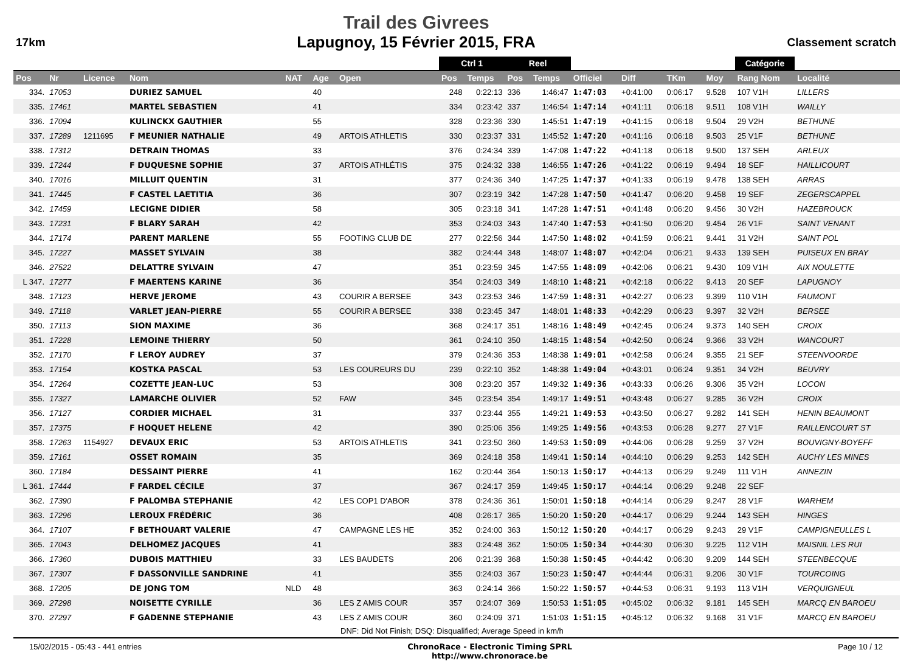17km
Trail des Givrees
Lapugnoy, 15 Février 2015, FRA
Classement scratch
| | | | | | | | Ctrl 1 | | Reel | | | | | | Catégorie | |
| --- | --- | --- | --- | --- | --- | --- | --- | --- | --- | --- | --- | --- | --- | --- | --- | --- |
| Pos | Nr | Licence | Nom | NAT | Age | Open | Pos | Temps | Pos | Temps | Officiel | Diff | TKm | Moy | Rang Nom | Localité |
| 334. | 17053 | | DURIEZ SAMUEL | | 40 | | 248 | 0:22:13 | 336 | 1:46:47 | 1:47:03 | +0:41:00 | 0:06:17 | 9.528 | 107 V1H | LILLERS |
| 335. | 17461 | | MARTEL SEBASTIEN | | 41 | | 334 | 0:23:42 | 337 | 1:46:54 | 1:47:14 | +0:41:11 | 0:06:18 | 9.511 | 108 V1H | WAILLY |
| 336. | 17094 | | KULINCKX GAUTHIER | | 55 | | 328 | 0:23:36 | 330 | 1:45:51 | 1:47:19 | +0:41:15 | 0:06:18 | 9.504 | 29 V2H | BETHUNE |
| 337. | 17289 | 1211695 | F MEUNIER NATHALIE | | 49 | ARTOIS ATHLETIS | 330 | 0:23:37 | 331 | 1:45:52 | 1:47:20 | +0:41:16 | 0:06:18 | 9.503 | 25 V1F | BETHUNE |
| 338. | 17312 | | DETRAIN THOMAS | | 33 | | 376 | 0:24:34 | 339 | 1:47:08 | 1:47:22 | +0:41:18 | 0:06:18 | 9.500 | 137 SEH | ARLEUX |
| 339. | 17244 | | F DUQUESNE SOPHIE | | 37 | ARTOIS ATHLÉTIS | 375 | 0:24:32 | 338 | 1:46:55 | 1:47:26 | +0:41:22 | 0:06:19 | 9.494 | 18 SEF | HAILLICOURT |
| 340. | 17016 | | MILLUIT QUENTIN | | 31 | | 377 | 0:24:36 | 340 | 1:47:25 | 1:47:37 | +0:41:33 | 0:06:19 | 9.478 | 138 SEH | ARRAS |
| 341. | 17445 | | F CASTEL LAETITIA | | 36 | | 307 | 0:23:19 | 342 | 1:47:28 | 1:47:50 | +0:41:47 | 0:06:20 | 9.458 | 19 SEF | ZEGERSCAPPEL |
| 342. | 17459 | | LECIGNE DIDIER | | 58 | | 305 | 0:23:18 | 341 | 1:47:28 | 1:47:51 | +0:41:48 | 0:06:20 | 9.456 | 30 V2H | HAZEBROUCK |
| 343. | 17231 | | F BLARY SARAH | | 42 | | 353 | 0:24:03 | 343 | 1:47:40 | 1:47:53 | +0:41:50 | 0:06:20 | 9.454 | 26 V1F | SAINT VENANT |
| 344. | 17174 | | PARENT MARLENE | | 55 | FOOTING CLUB DE | 277 | 0:22:56 | 344 | 1:47:50 | 1:48:02 | +0:41:59 | 0:06:21 | 9.441 | 31 V2H | SAINT POL |
| 345. | 17227 | | MASSET SYLVAIN | | 38 | | 382 | 0:24:44 | 348 | 1:48:07 | 1:48:07 | +0:42:04 | 0:06:21 | 9.433 | 139 SEH | PUISEUX EN BRAY |
| 346. | 27522 | | DELATTRE SYLVAIN | | 47 | | 351 | 0:23:59 | 345 | 1:47:55 | 1:48:09 | +0:42:06 | 0:06:21 | 9.430 | 109 V1H | AIX NOULETTE |
| L 347. | 17277 | | F MAERTENS KARINE | | 36 | | 354 | 0:24:03 | 349 | 1:48:10 | 1:48:21 | +0:42:18 | 0:06:22 | 9.413 | 20 SEF | LAPUGNOY |
| 348. | 17123 | | HERVE JEROME | | 43 | COURIR A BERSEE | 343 | 0:23:53 | 346 | 1:47:59 | 1:48:31 | +0:42:27 | 0:06:23 | 9.399 | 110 V1H | FAUMONT |
| 349. | 17118 | | VARLET JEAN-PIERRE | | 55 | COURIR A BERSEE | 338 | 0:23:45 | 347 | 1:48:01 | 1:48:33 | +0:42:29 | 0:06:23 | 9.397 | 32 V2H | BERSEE |
| 350. | 17113 | | SION MAXIME | | 36 | | 368 | 0:24:17 | 351 | 1:48:16 | 1:48:49 | +0:42:45 | 0:06:24 | 9.373 | 140 SEH | CROIX |
| 351. | 17228 | | LEMOINE THIERRY | | 50 | | 361 | 0:24:10 | 350 | 1:48:15 | 1:48:54 | +0:42:50 | 0:06:24 | 9.366 | 33 V2H | WANCOURT |
| 352. | 17170 | | F LEROY AUDREY | | 37 | | 379 | 0:24:36 | 353 | 1:48:38 | 1:49:01 | +0:42:58 | 0:06:24 | 9.355 | 21 SEF | STEENVOORDE |
| 353. | 17154 | | KOSTKA PASCAL | | 53 | LES COUREURS DU | 239 | 0:22:10 | 352 | 1:48:38 | 1:49:04 | +0:43:01 | 0:06:24 | 9.351 | 34 V2H | BEUVRY |
| 354. | 17264 | | COZETTE JEAN-LUC | | 53 | | 308 | 0:23:20 | 357 | 1:49:32 | 1:49:36 | +0:43:33 | 0:06:26 | 9.306 | 35 V2H | LOCON |
| 355. | 17327 | | LAMARCHE OLIVIER | | 52 | FAW | 345 | 0:23:54 | 354 | 1:49:17 | 1:49:51 | +0:43:48 | 0:06:27 | 9.285 | 36 V2H | CROIX |
| 356. | 17127 | | CORDIER MICHAEL | | 31 | | 337 | 0:23:44 | 355 | 1:49:21 | 1:49:53 | +0:43:50 | 0:06:27 | 9.282 | 141 SEH | HENIN BEAUMONT |
| 357. | 17375 | | F HOQUET HELENE | | 42 | | 390 | 0:25:06 | 356 | 1:49:25 | 1:49:56 | +0:43:53 | 0:06:28 | 9.277 | 27 V1F | RAILLENCOURT ST |
| 358. | 17263 | 1154927 | DEVAUX ERIC | | 53 | ARTOIS ATHLETIS | 341 | 0:23:50 | 360 | 1:49:53 | 1:50:09 | +0:44:06 | 0:06:28 | 9.259 | 37 V2H | BOUVIGNY-BOYEFF |
| 359. | 17161 | | OSSET ROMAIN | | 35 | | 369 | 0:24:18 | 358 | 1:49:41 | 1:50:14 | +0:44:10 | 0:06:29 | 9.253 | 142 SEH | AUCHY LES MINES |
| 360. | 17184 | | DESSAINT PIERRE | | 41 | | 162 | 0:20:44 | 364 | 1:50:13 | 1:50:17 | +0:44:13 | 0:06:29 | 9.249 | 111 V1H | ANNEZIN |
| L 361. | 17444 | | F FARDEL CÉCILE | | 37 | | 367 | 0:24:17 | 359 | 1:49:45 | 1:50:17 | +0:44:14 | 0:06:29 | 9.248 | 22 SEF | |
| 362. | 17390 | | F PALOMBA STEPHANIE | | 42 | LES COP1 D'ABOR | 378 | 0:24:36 | 361 | 1:50:01 | 1:50:18 | +0:44:14 | 0:06:29 | 9.247 | 28 V1F | WARHEM |
| 363. | 17296 | | LEROUX FRÉDÉRIC | | 36 | | 408 | 0:26:17 | 365 | 1:50:20 | 1:50:20 | +0:44:17 | 0:06:29 | 9.244 | 143 SEH | HINGES |
| 364. | 17107 | | F BETHOUART VALERIE | | 47 | CAMPAGNE LES HE | 352 | 0:24:00 | 363 | 1:50:12 | 1:50:20 | +0:44:17 | 0:06:29 | 9.243 | 29 V1F | CAMPIGNEULLES L |
| 365. | 17043 | | DELHOMEZ JACQUES | | 41 | | 383 | 0:24:48 | 362 | 1:50:05 | 1:50:34 | +0:44:30 | 0:06:30 | 9.225 | 112 V1H | MAISNIL LES RUI |
| 366. | 17360 | | DUBOIS MATTHIEU | | 33 | LES BAUDETS | 206 | 0:21:39 | 368 | 1:50:38 | 1:50:45 | +0:44:42 | 0:06:30 | 9.209 | 144 SEH | STEENBECQUE |
| 367. | 17307 | | F DASSONVILLE SANDRINE | | 41 | | 355 | 0:24:03 | 367 | 1:50:23 | 1:50:47 | +0:44:44 | 0:06:31 | 9.206 | 30 V1F | TOURCOING |
| 368. | 17205 | | DE JONG TOM | NLD | 48 | | 363 | 0:24:14 | 366 | 1:50:22 | 1:50:57 | +0:44:53 | 0:06:31 | 9.193 | 113 V1H | VERQUIGNEUL |
| 369. | 27298 | | NOISETTE CYRILLE | | 36 | LES Z AMIS COUR | 357 | 0:24:07 | 369 | 1:50:53 | 1:51:05 | +0:45:02 | 0:06:32 | 9.181 | 145 SEH | MARCQ EN BAROEU |
| 370. | 27297 | | F GADENNE STEPHANIE | | 43 | LES Z AMIS COUR | 360 | 0:24:09 | 371 | 1:51:03 | 1:51:15 | +0:45:12 | 0:06:32 | 9.168 | 31 V1F | MARCQ EN BAROEU |
DNF: Did Not Finish; DSQ: Disqualified; Average Speed in km/h
15/02/2015 - 05:43 - 441 entries ChronoRace - Electronic Timing SPRL
http://www.chronorace.be Page 10 / 12